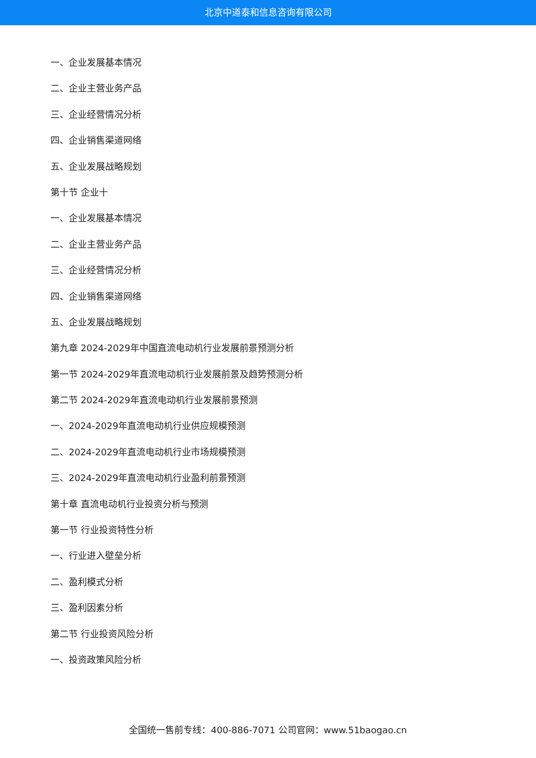北京中道泰和信息咨询有限公司
一、企业发展基本情况
二、企业主营业务产品
三、企业经营情况分析
四、企业销售渠道网络
五、企业发展战略规划
第十节 企业十
一、企业发展基本情况
二、企业主营业务产品
三、企业经营情况分析
四、企业销售渠道网络
五、企业发展战略规划
第九章 2024-2029年中国直流电动机行业发展前景预测分析
第一节 2024-2029年直流电动机行业发展前景及趋势预测分析
第二节 2024-2029年直流电动机行业发展前景预测
一、2024-2029年直流电动机行业供应规模预测
二、2024-2029年直流电动机行业市场规模预测
三、2024-2029年直流电动机行业盈利前景预测
第十章 直流电动机行业投资分析与预测
第一节 行业投资特性分析
一、行业进入壁垒分析
二、盈利模式分析
三、盈利因素分析
第二节 行业投资风险分析
一、投资政策风险分析
全国统一售前专线：400-886-7071 公司官网：www.51baogao.cn